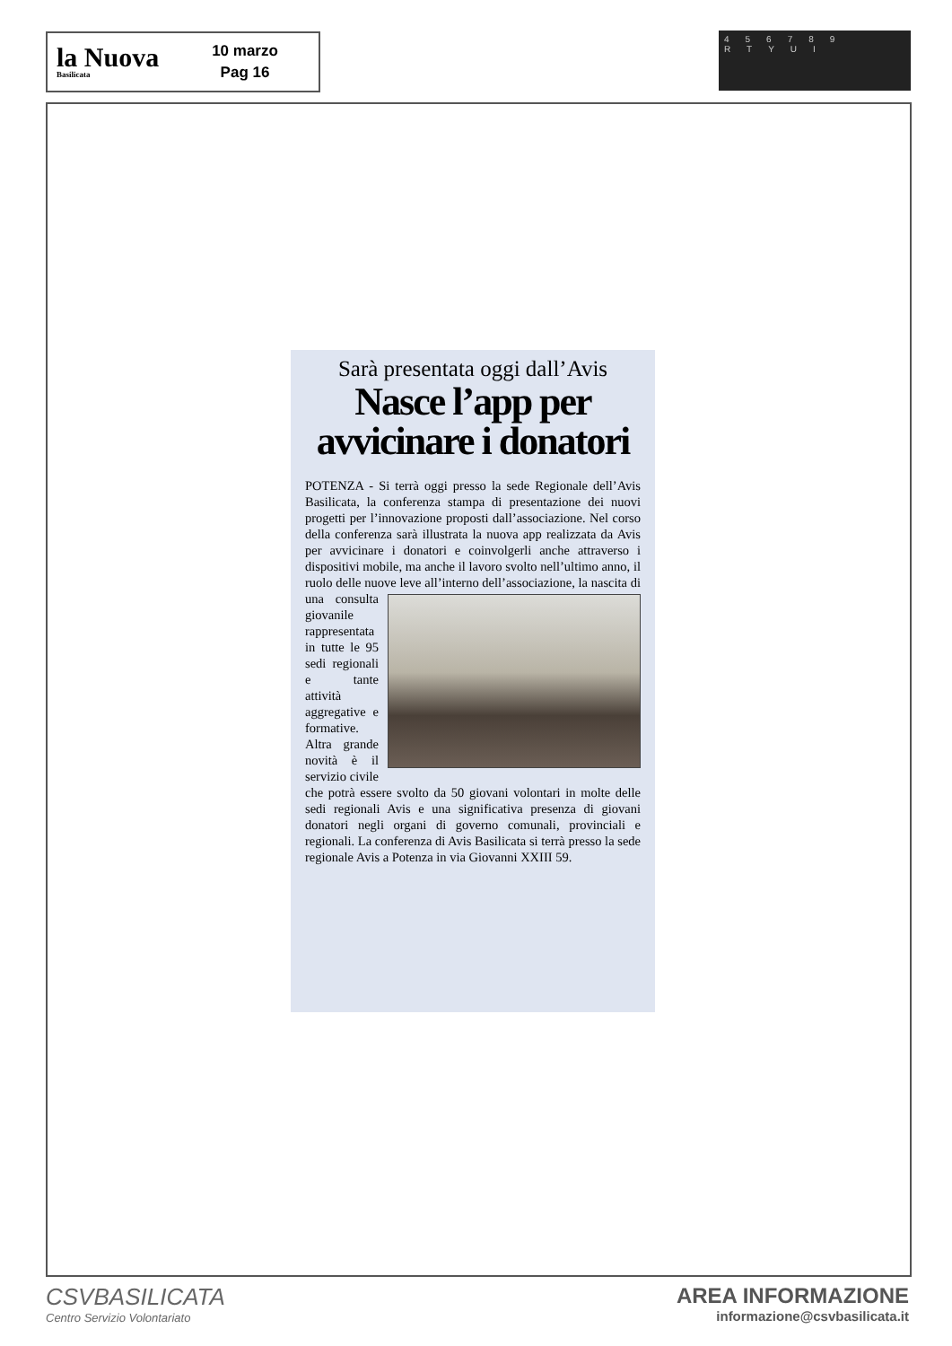la Nuova
Basilicata
10 marzo
Pag 16
456789 RTYUI
Sarà presentata oggi dall’Avis
Nasce l’app per avvicinare i donatori
POTENZA - Si terrà oggi presso la sede Regionale dell’Avis Basilicata, la conferenza stampa di presentazione dei nuovi progetti per l’innovazione proposti dall’associazione. Nel corso della conferenza sarà illustrata la nuova app realizzata da Avis per avvicinare i donatori e coinvolgerli anche attraverso i dispositivi mobile, ma anche il lavoro svolto nell’ultimo anno, il ruolo delle nuove leve al l’interno dell’associazione, la nascita di una consulta giovanile rappresentata in tutte le 95 sedi regionali e tante attività aggregative e formative. Altra grande novità è il servizio civile che potrà essere svolto da 50 giovani volontari in molte delle sedi regionali Avis e una significativa presenza di giovani donatori negli organi di governo comunali, provinciali e regionali. La conferenza di Avis Basilicata si terrà presso la sede regionale Avis a Potenza in via Giovanni XXIII 59.
CSVBASILICATA
Centro Servizio Volontariato
AREA INFORMAZIONE
informazione@csvbasilicata.it